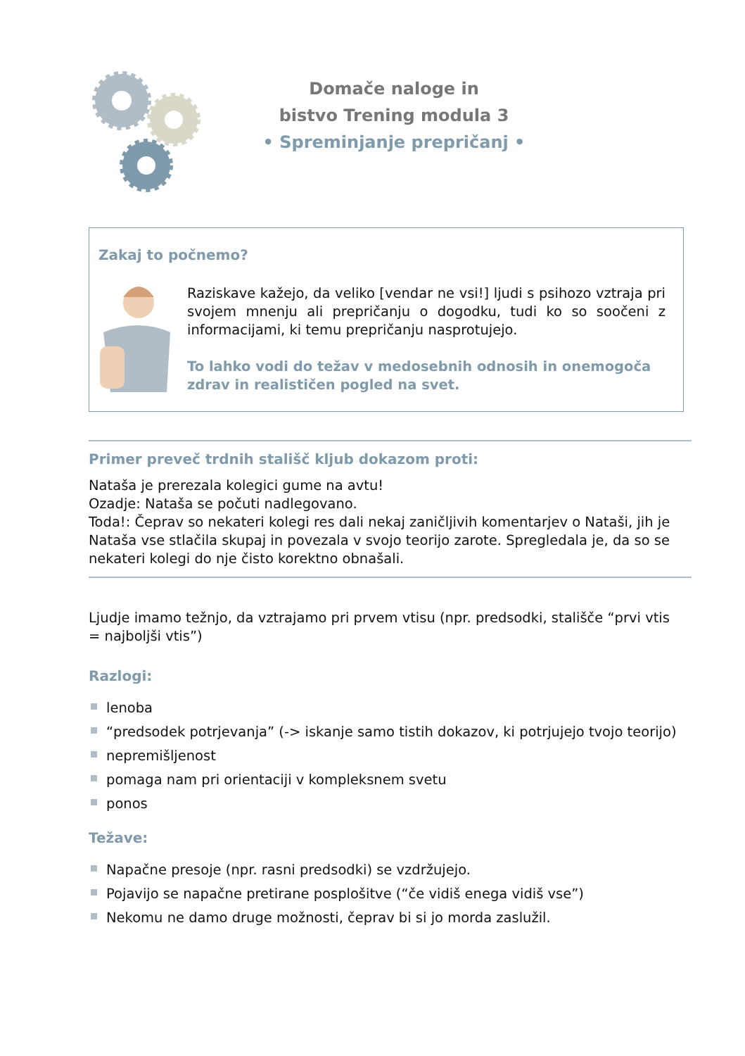Domače naloge in
bistvo Trening modula 3
• Spreminjanje prepričanj •
Zakaj to počnemo?
Raziskave kažejo, da veliko [vendar ne vsi!] ljudi s psihozo vztraja pri svojem mnenju ali prepričanju o dogodku, tudi ko so soočeni z informacijami, ki temu prepričanju nasprotujejo.
To lahko vodi do težav v medosebnih odnosih in onemogoča zdrav in realističen pogled na svet.
Primer preveč trdnih stališč kljub dokazom proti:
Nataša je prerezala kolegici gume na avtu!
Ozadje: Nataša se počuti nadlegovano.
Toda!: Čeprav so nekateri kolegi res dali nekaj zaničljivih komentarjev o Nataši, jih je Nataša vse stlačila skupaj in povezala v svojo teorijo zarote. Spregledala je, da so se nekateri kolegi do nje čisto korektno obnašali.
Ljudje imamo težnjo, da vztrajamo pri prvem vtisu (npr. predsodki, stališče “prvi vtis = najboljši vtis”)
Razlogi:
lenoba
“predsodek potrjevanja” (-> iskanje samo tistih dokazov, ki potrjujejo tvojo teorijo)
nepremišljenost
pomaga nam pri orientaciji v kompleksnem svetu
ponos
Težave:
Napačne presoje (npr. rasni predsodki) se vzdržujejo.
Pojavijo se napačne pretirane posplošitve (“če vidiš enega vidiš vse”)
Nekomu ne damo druge možnosti, čeprav bi si jo morda zaslužil.